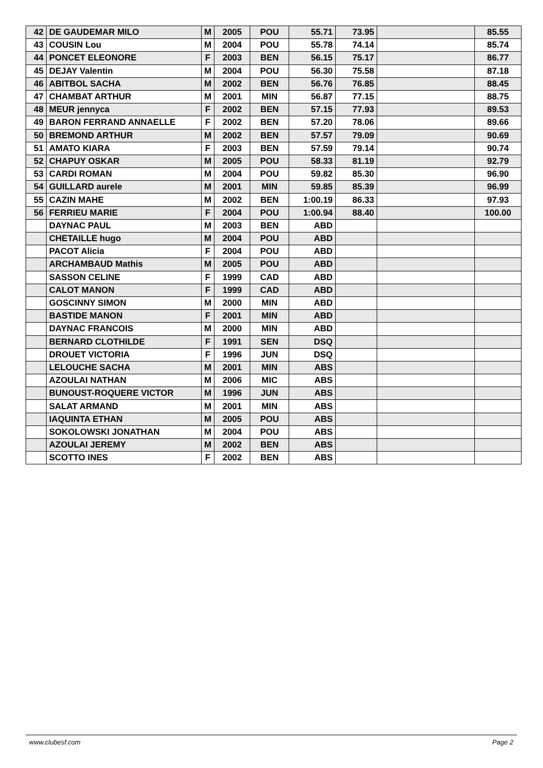| 42 | DE GAUDEMAR MILO | M | 2005 | POU | 55.71 | 73.95 | | 85.55 |
| 43 | COUSIN Lou | M | 2004 | POU | 55.78 | 74.14 | | 85.74 |
| 44 | PONCET ELEONORE | F | 2003 | BEN | 56.15 | 75.17 | | 86.77 |
| 45 | DEJAY Valentin | M | 2004 | POU | 56.30 | 75.58 | | 87.18 |
| 46 | ABITBOL SACHA | M | 2002 | BEN | 56.76 | 76.85 | | 88.45 |
| 47 | CHAMBAT ARTHUR | M | 2001 | MIN | 56.87 | 77.15 | | 88.75 |
| 48 | MEUR jennyca | F | 2002 | BEN | 57.15 | 77.93 | | 89.53 |
| 49 | BARON FERRAND ANNAELLE | F | 2002 | BEN | 57.20 | 78.06 | | 89.66 |
| 50 | BREMOND ARTHUR | M | 2002 | BEN | 57.57 | 79.09 | | 90.69 |
| 51 | AMATO KIARA | F | 2003 | BEN | 57.59 | 79.14 | | 90.74 |
| 52 | CHAPUY OSKAR | M | 2005 | POU | 58.33 | 81.19 | | 92.79 |
| 53 | CARDI ROMAN | M | 2004 | POU | 59.82 | 85.30 | | 96.90 |
| 54 | GUILLARD aurele | M | 2001 | MIN | 59.85 | 85.39 | | 96.99 |
| 55 | CAZIN MAHE | M | 2002 | BEN | 1:00.19 | 86.33 | | 97.93 |
| 56 | FERRIEU MARIE | F | 2004 | POU | 1:00.94 | 88.40 | | 100.00 |
| | DAYNAC PAUL | M | 2003 | BEN | ABD | | | |
| | CHETAILLE hugo | M | 2004 | POU | ABD | | | |
| | PACOT Alicia | F | 2004 | POU | ABD | | | |
| | ARCHAMBAUD Mathis | M | 2005 | POU | ABD | | | |
| | SASSON CELINE | F | 1999 | CAD | ABD | | | |
| | CALOT MANON | F | 1999 | CAD | ABD | | | |
| | GOSCINNY SIMON | M | 2000 | MIN | ABD | | | |
| | BASTIDE MANON | F | 2001 | MIN | ABD | | | |
| | DAYNAC FRANCOIS | M | 2000 | MIN | ABD | | | |
| | BERNARD CLOTHILDE | F | 1991 | SEN | DSQ | | | |
| | DROUET VICTORIA | F | 1996 | JUN | DSQ | | | |
| | LELOUCHE SACHA | M | 2001 | MIN | ABS | | | |
| | AZOULAI NATHAN | M | 2006 | MIC | ABS | | | |
| | BUNOUST-ROQUERE VICTOR | M | 1996 | JUN | ABS | | | |
| | SALAT ARMAND | M | 2001 | MIN | ABS | | | |
| | IAQUINTA ETHAN | M | 2005 | POU | ABS | | | |
| | SOKOLOWSKI JONATHAN | M | 2004 | POU | ABS | | | |
| | AZOULAI JEREMY | M | 2002 | BEN | ABS | | | |
| | SCOTTO INES | F | 2002 | BEN | ABS | | | |
www.clubesf.com Page 2